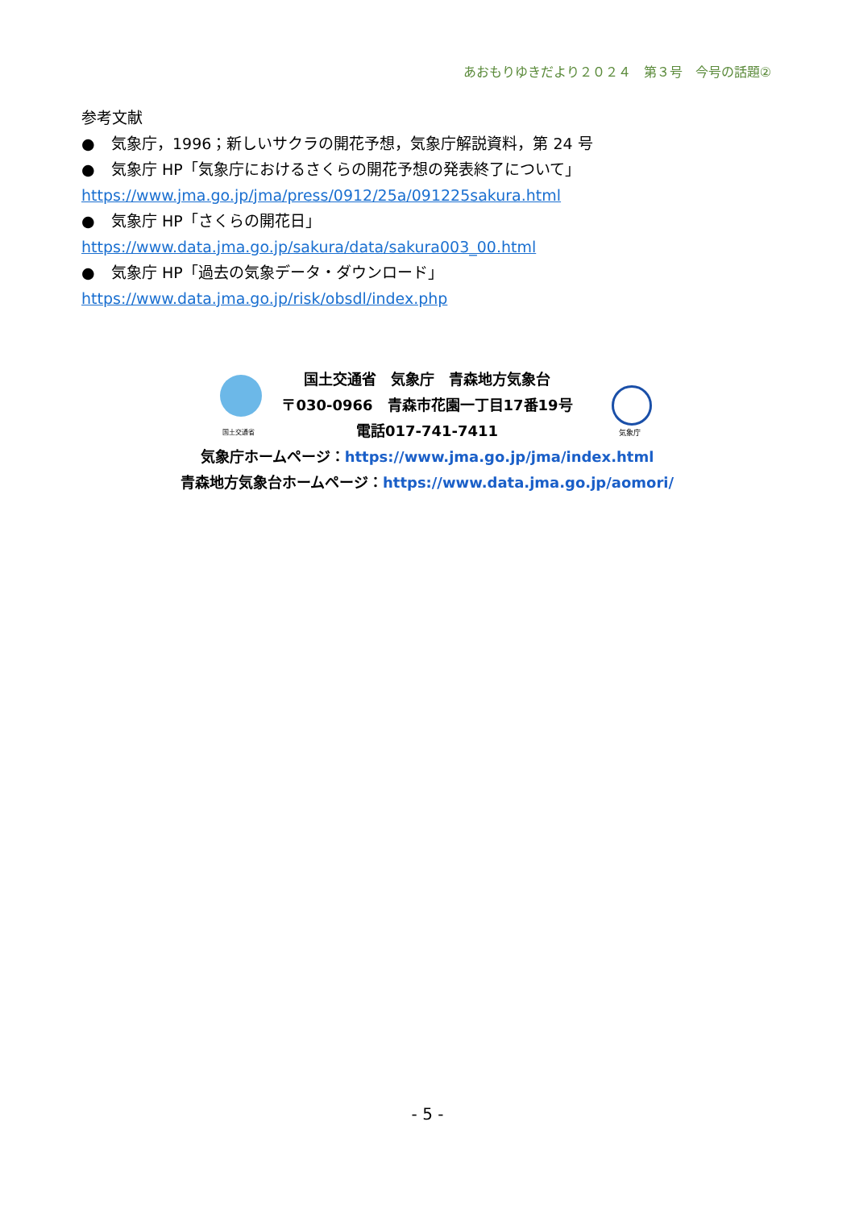あおもりゆきだより２０２４　第３号　今号の話題②
参考文献
● 気象庁，1996；新しいサクラの開花予想，気象庁解説資料，第 24 号
● 気象庁 HP「気象庁におけるさくらの開花予想の発表終了について」
https://www.jma.go.jp/jma/press/0912/25a/091225sakura.html
● 気象庁 HP「さくらの開花日」
https://www.data.jma.go.jp/sakura/data/sakura003_00.html
● 気象庁 HP「過去の気象データ・ダウンロード」
https://www.data.jma.go.jp/risk/obsdl/index.php
国土交通省　気象庁　青森地方気象台
〒030-0966　青森市花園一丁目17番19号
電話017-741-7411
気象庁ホームページ：https://www.jma.go.jp/jma/index.html
青森地方気象台ホームページ：https://www.data.jma.go.jp/aomori/
国土交通省 気象庁
- 5 -